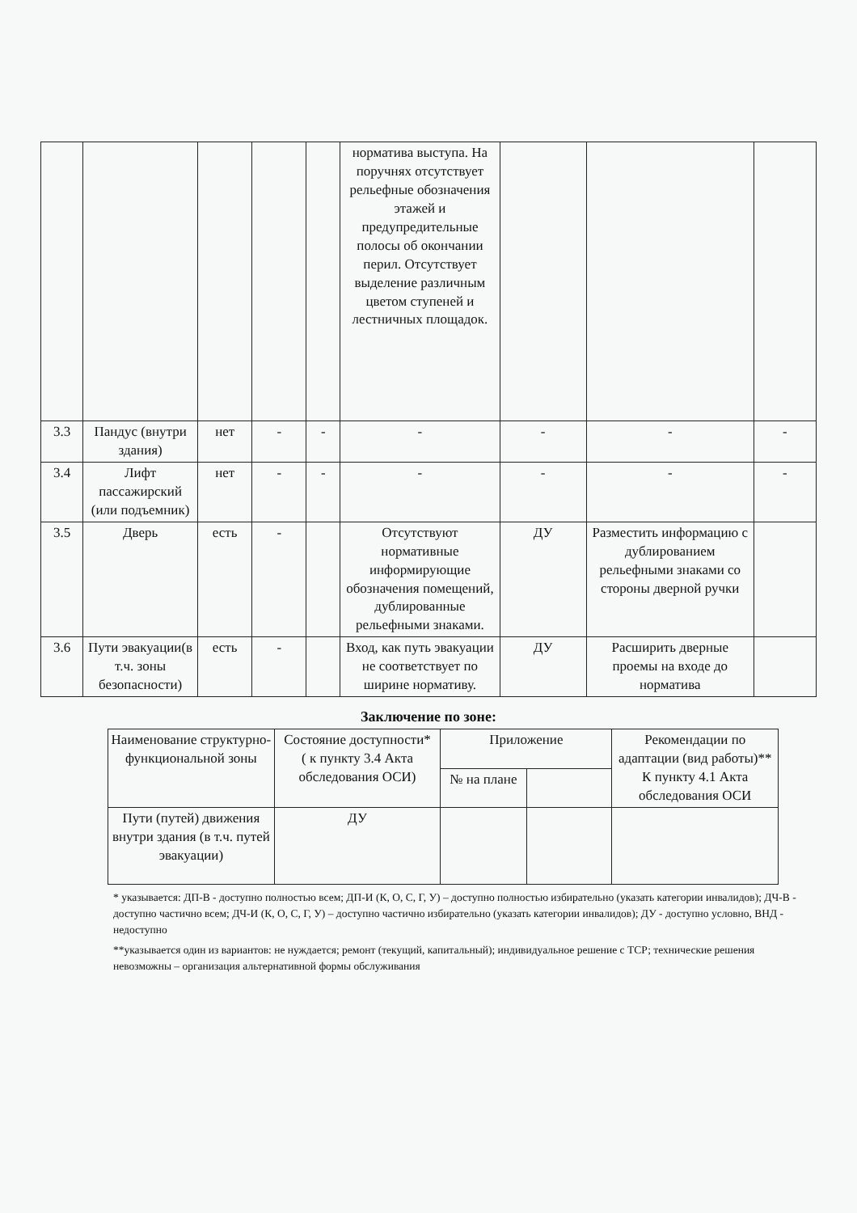| | | | | | норматива выступа. На поручнях отсутствует рельефные обозначения этажей и предупредительные полосы об окончании перил. Отсутствует выделение различным цветом ступеней и лестничных площадок. | | | |
| 3.3 | Пандус (внутри здания) | нет | - | - | - | - | - | - |
| 3.4 | Лифт пассажирский (или подъемник) | нет | - | - | - | - | - | - |
| 3.5 | Дверь | есть | - | | Отсутствуют нормативные информирующие обозначения помещений, дублированные рельефными знаками. | ДУ | Разместить информацию с дублированием рельефными знаками со стороны дверной ручки | |
| 3.6 | Пути эвакуации(в т.ч. зоны безопасности) | есть | - | | Вход, как путь эвакуации не соответствует по ширине нормативу. | ДУ | Расширить дверные проемы на входе до норматива | |
Заключение по зоне:
| Наименование структурно-функциональной зоны | Состояние доступности* ( к пункту 3.4 Акта обследования ОСИ) | Приложение | | Рекомендации по адаптации (вид работы)** К пункту 4.1 Акта обследования ОСИ |
| | | № на плане | | |
| Пути (путей) движения внутри здания (в т.ч. путей эвакуации) | ДУ | | | |
* указывается: ДП-В - доступно полностью всем; ДП-И (К, О, С, Г, У) – доступно полностью избирательно (указать категории инвалидов); ДЧ-В - доступно частично всем; ДЧ-И (К, О, С, Г, У) – доступно частично избирательно (указать категории инвалидов); ДУ - доступно условно, ВНД - недоступно
**указывается один из вариантов: не нуждается; ремонт (текущий, капитальный); индивидуальное решение с ТСР; технические решения невозможны – организация альтернативной формы обслуживания